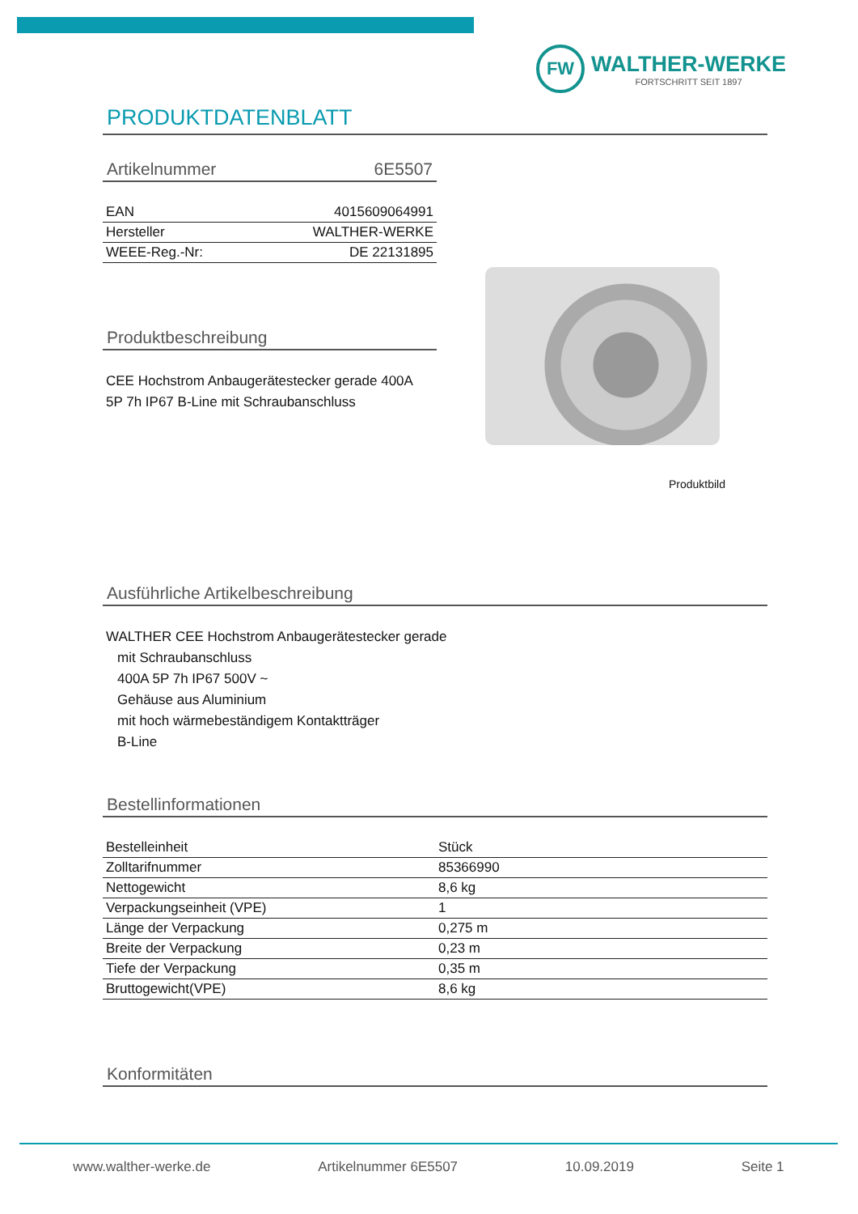FW
WALTHER-WERKE
FORTSCHRITT SEIT 1897
PRODUKTDATENBLATT
Artikelnummer 6E5507
| EAN | 4015609064991 |
| Hersteller | WALTHER-WERKE |
| WEEE-Reg.-Nr: | DE 22131895 |
Produktbeschreibung
CEE Hochstrom Anbaugerätestecker gerade 400A
5P 7h IP67 B-Line mit Schraubanschluss
Produktbild
Ausführliche Artikelbeschreibung
WALTHER CEE Hochstrom Anbaugerätestecker gerade
mit Schraubanschluss
400A 5P 7h IP67 500V ~
Gehäuse aus Aluminium
mit hoch wärmebeständigem Kontaktträger
B-Line
Bestellinformationen
| Bestelleinheit | Stück |
| Zolltarifnummer | 85366990 |
| Nettogewicht | 8,6 kg |
| Verpackungseinheit (VPE) | 1 |
| Länge der Verpackung | 0,275 m |
| Breite der Verpackung | 0,23 m |
| Tiefe der Verpackung | 0,35 m |
| Bruttogewicht(VPE) | 8,6 kg |
Konformitäten
www.walther-werke.de Artikelnummer 6E5507 10.09.2019 Seite 1